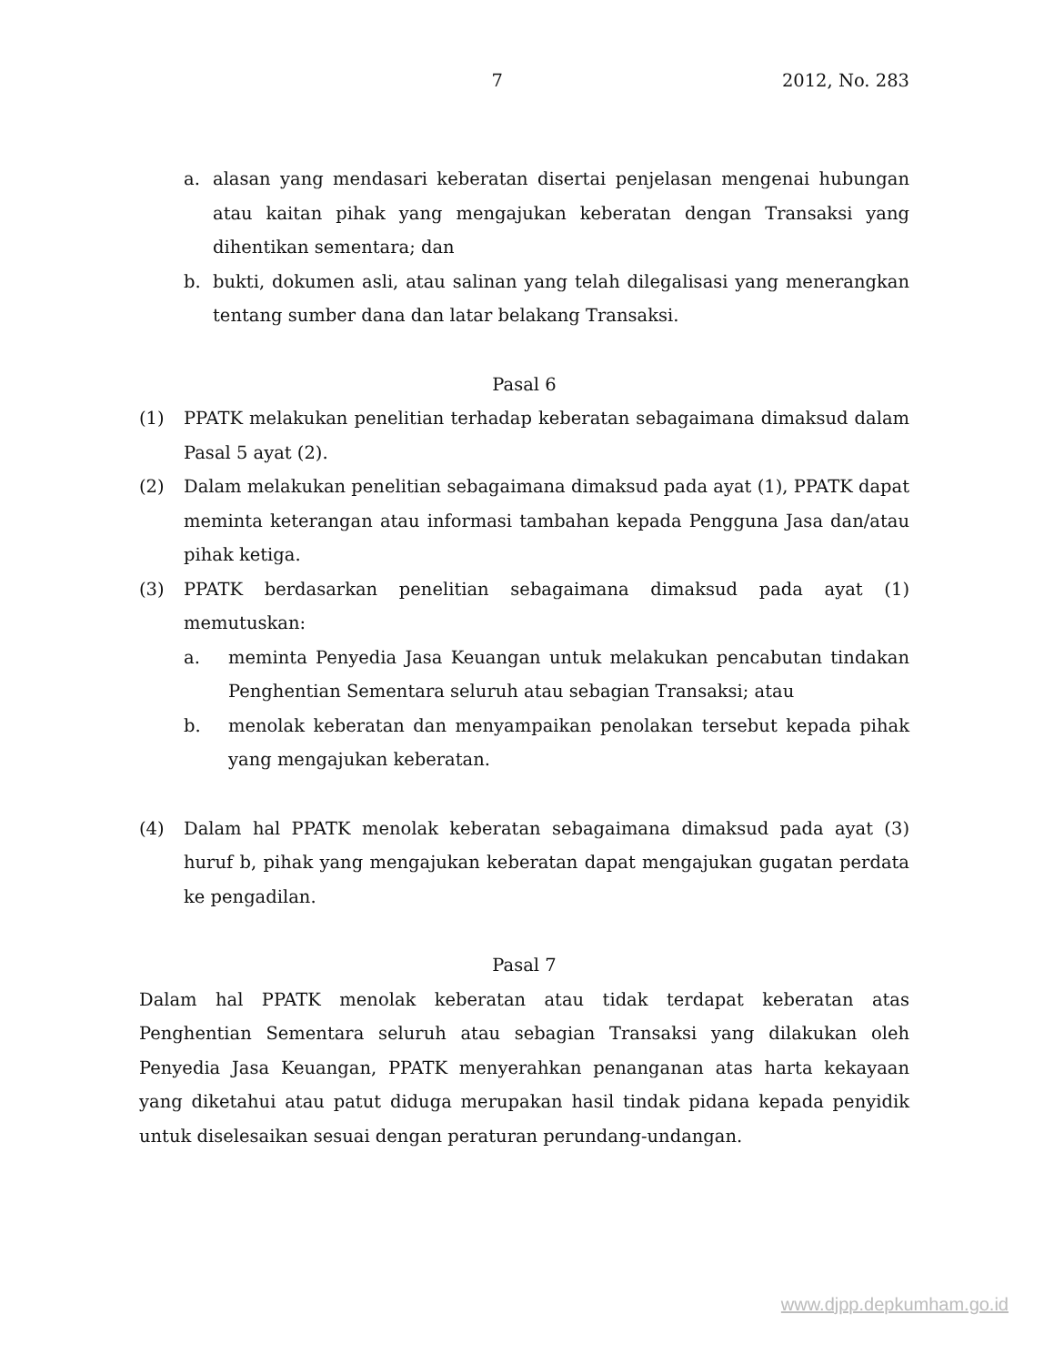7 2012, No. 283
a. alasan yang mendasari keberatan disertai penjelasan mengenai hubungan atau kaitan pihak yang mengajukan keberatan dengan Transaksi yang dihentikan sementara; dan
b. bukti, dokumen asli, atau salinan yang telah dilegalisasi yang menerangkan tentang sumber dana dan latar belakang Transaksi.
Pasal 6
(1) PPATK melakukan penelitian terhadap keberatan sebagaimana dimaksud dalam Pasal 5 ayat (2).
(2) Dalam melakukan penelitian sebagaimana dimaksud pada ayat (1), PPATK dapat meminta keterangan atau informasi tambahan kepada Pengguna Jasa dan/atau pihak ketiga.
(3) PPATK berdasarkan penelitian sebagaimana dimaksud pada ayat (1) memutuskan:
a. meminta Penyedia Jasa Keuangan untuk melakukan pencabutan tindakan Penghentian Sementara seluruh atau sebagian Transaksi; atau
b. menolak keberatan dan menyampaikan penolakan tersebut kepada pihak yang mengajukan keberatan.
(4) Dalam hal PPATK menolak keberatan sebagaimana dimaksud pada ayat (3) huruf b, pihak yang mengajukan keberatan dapat mengajukan gugatan perdata ke pengadilan.
Pasal 7
Dalam hal PPATK menolak keberatan atau tidak terdapat keberatan atas Penghentian Sementara seluruh atau sebagian Transaksi yang dilakukan oleh Penyedia Jasa Keuangan, PPATK menyerahkan penanganan atas harta kekayaan yang diketahui atau patut diduga merupakan hasil tindak pidana kepada penyidik untuk diselesaikan sesuai dengan peraturan perundang-undangan.
www.djpp.depkumham.go.id